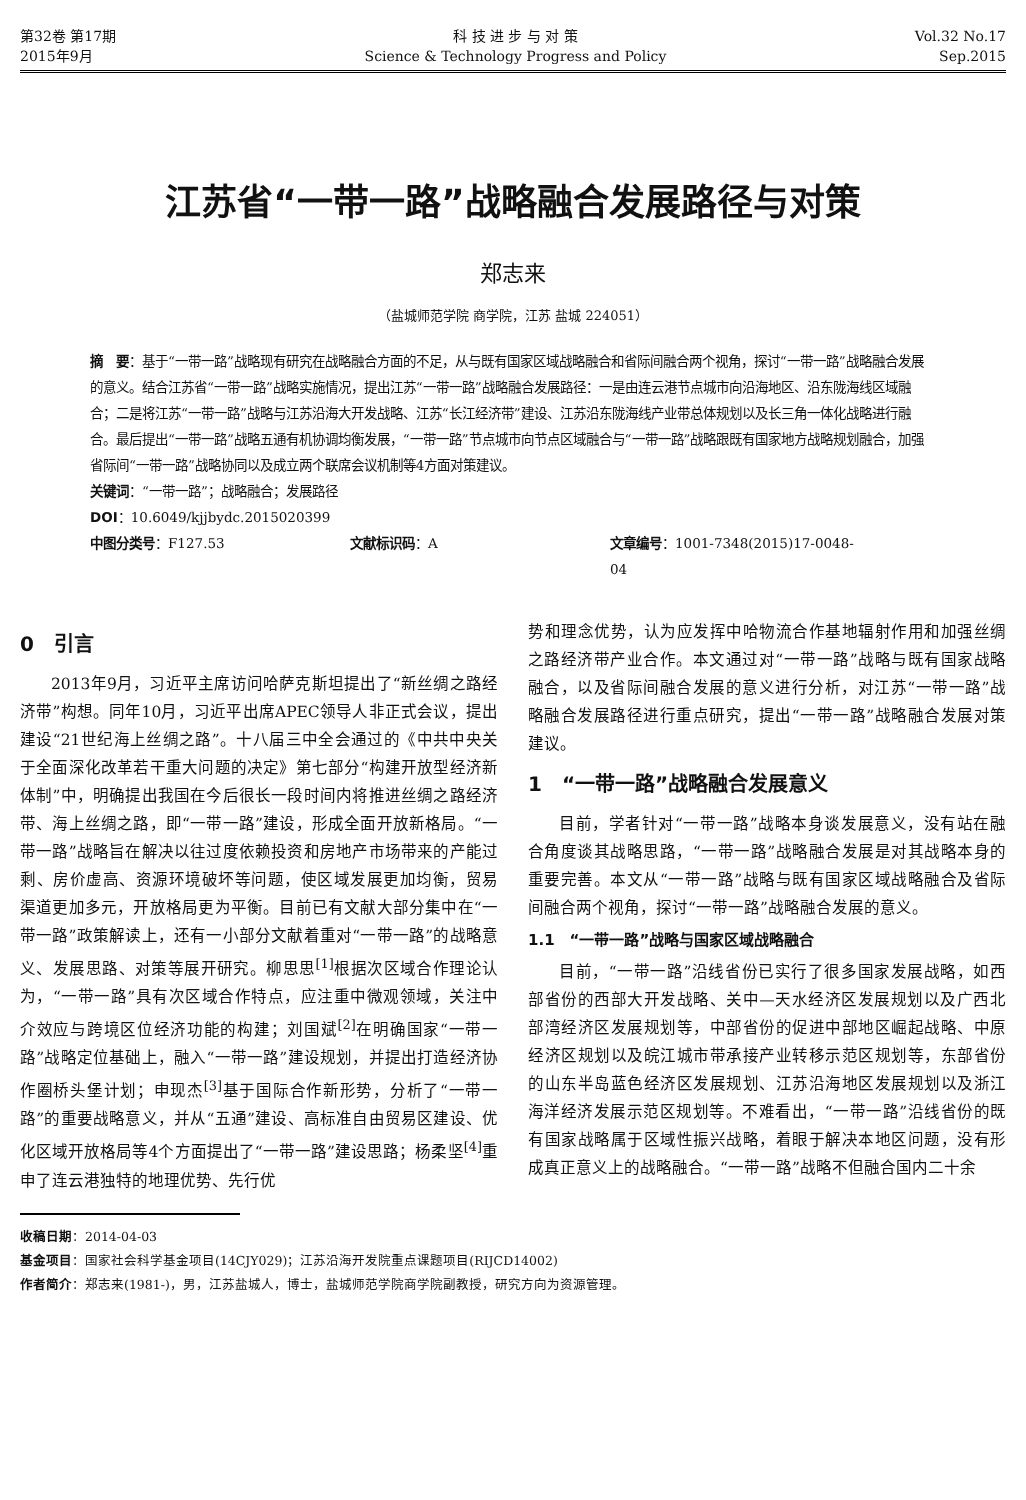第32卷 第17期
2015年9月
科 技 进 步 与 对 策
Science & Technology Progress and Policy
Vol.32 No.17
Sep.2015
江苏省“一带一路”战略融合发展路径与对策
郑志来
（盐城师范学院 商学院，江苏 盐城 224051）
摘　要：基于“一带一路”战略现有研究在战略融合方面的不足，从与既有国家区域战略融合和省际间融合两个视角，探讨“一带一路”战略融合发展的意义。结合江苏省“一带一路”战略实施情况，提出江苏“一带一路”战略融合发展路径：一是由连云港节点城市向沿海地区、沿东陇海线区域融合；二是将江苏“一带一路”战略与江苏沿海大开发战略、江苏“长江经济带”建设、江苏沿东陇海线产业带总体规划以及长三角一体化战略进行融合。最后提出“一带一路”战略五通有机协调均衡发展，“一带一路”节点城市向节点区域融合与“一带一路”战略跟既有国家地方战略规划融合，加强省际间“一带一路”战略协同以及成立两个联席会议机制等4方面对策建议。
关键词：“一带一路”；战略融合；发展路径
DOI：10.6049/kjjbydc.2015020399
中图分类号：F127.53 文献标识码：A 文章编号：1001-7348(2015)17-0048-04
0　引言
2013年9月，习近平主席访问哈萨克斯坦提出了“新丝绸之路经济带”构想。同年10月，习近平出席APEC领导人非正式会议，提出建设“21世纪海上丝绸之路”。十八届三中全会通过的《中共中央关于全面深化改革若干重大问题的决定》第七部分“构建开放型经济新体制”中，明确提出我国在今后很长一段时间内将推进丝绸之路经济带、海上丝绸之路，即“一带一路”建设，形成全面开放新格局。“一带一路”战略旨在解决以往过度依赖投资和房地产市场带来的产能过剩、房价虚高、资源环境破坏等问题，使区域发展更加均衡，贸易渠道更加多元，开放格局更为平衡。目前已有文献大部分集中在“一带一路”政策解读上，还有一小部分文献着重对“一带一路”的战略意义、发展思路、对策等展开研究。柳思思<sup>[1]</sup>根据次区域合作理论认为，“一带一路”具有次区域合作特点，应注重中微观领域，关注中介效应与跨境区位经济功能的构建；刘国斌<sup>[2]</sup>在明确国家“一带一路”战略定位基础上，融入“一带一路”建设规划，并提出打造经济协作圈桥头堡计划；申现杰<sup>[3]</sup>基于国际合作新形势，分析了“一带一路”的重要战略意义，并从“五通”建设、高标准自由贸易区建设、优化区域开放格局等4个方面提出了“一带一路”建设思路；杨柔坚<sup>[4]</sup>重申了连云港独特的地理优势、先行优
势和理念优势，认为应发挥中哈物流合作基地辐射作用和加强丝绸之路经济带产业合作。本文通过对“一带一路”战略与既有国家战略融合，以及省际间融合发展的意义进行分析，对江苏“一带一路”战略融合发展路径进行重点研究，提出“一带一路”战略融合发展对策建议。
1　“一带一路”战略融合发展意义
目前，学者针对“一带一路”战略本身谈发展意义，没有站在融合角度谈其战略思路，“一带一路”战略融合发展是对其战略本身的重要完善。本文从“一带一路”战略与既有国家区域战略融合及省际间融合两个视角，探讨“一带一路”战略融合发展的意义。
1.1　“一带一路”战略与国家区域战略融合
目前，“一带一路”沿线省份已实行了很多国家发展战略，如西部省份的西部大开发战略、关中—天水经济区发展规划以及广西北部湾经济区发展规划等，中部省份的促进中部地区崛起战略、中原经济区规划以及皖江城市带承接产业转移示范区规划等，东部省份的山东半岛蓝色经济区发展规划、江苏沿海地区发展规划以及浙江海洋经济发展示范区规划等。不难看出，“一带一路”沿线省份的既有国家战略属于区域性振兴战略，着眼于解决本地区问题，没有形成真正意义上的战略融合。“一带一路”战略不但融合国内二十余
收稿日期：2014-04-03
基金项目：国家社会科学基金项目(14CJY029)；江苏沿海开发院重点课题项目(RIJCD14002)
作者简介：郑志来(1981-)，男，江苏盐城人，博士，盐城师范学院商学院副教授，研究方向为资源管理。